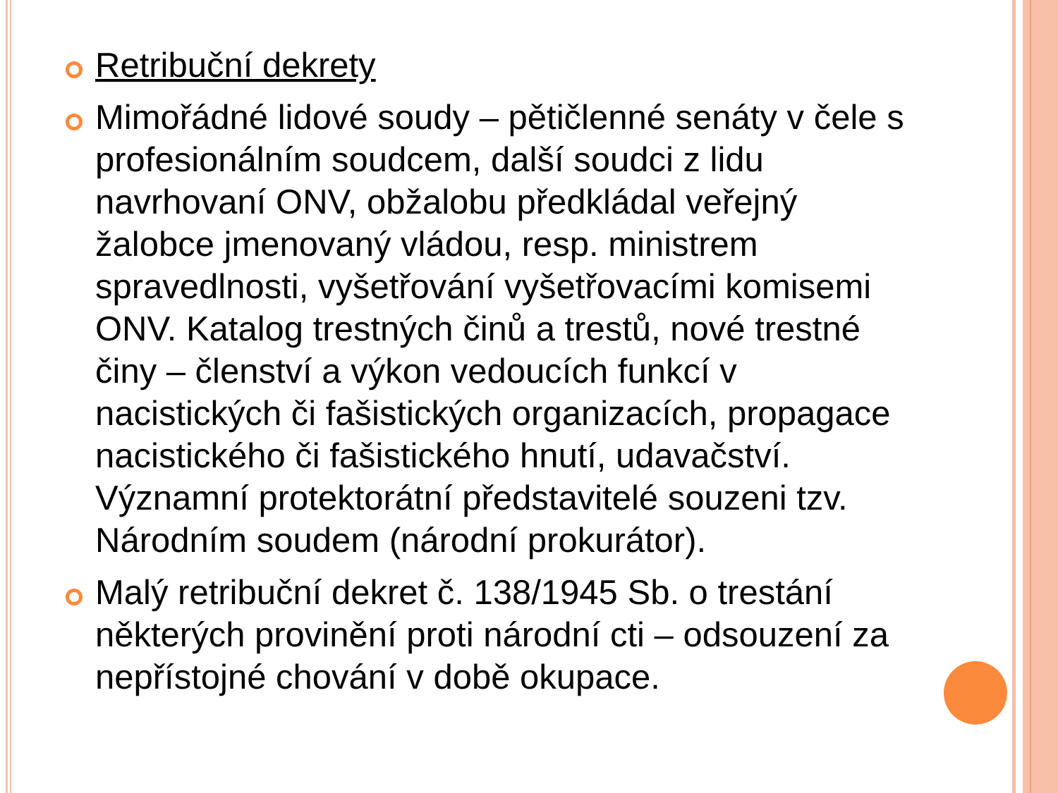Retribuční dekrety
Mimořádné lidové soudy – pětičlenné senáty v čele s profesionálním soudcem, další soudci z lidu navrhovaní ONV, obžalobu předkládal veřejný žalobce jmenovaný vládou, resp. ministrem spravedlnosti, vyšetřování vyšetřovacími komisemi ONV. Katalog trestných činů a trestů, nové trestné činy – členství a výkon vedoucích funkcí v nacistických či fašistických organizacích, propagace nacistického či fašistického hnutí, udavačství. Významní protektorátní představitelé souzeni tzv. Národním soudem (národní prokurátor).
Malý retribuční dekret č. 138/1945 Sb. o trestání některých provinění proti národní cti – odsouzení za nepřístojné chování v době okupace.